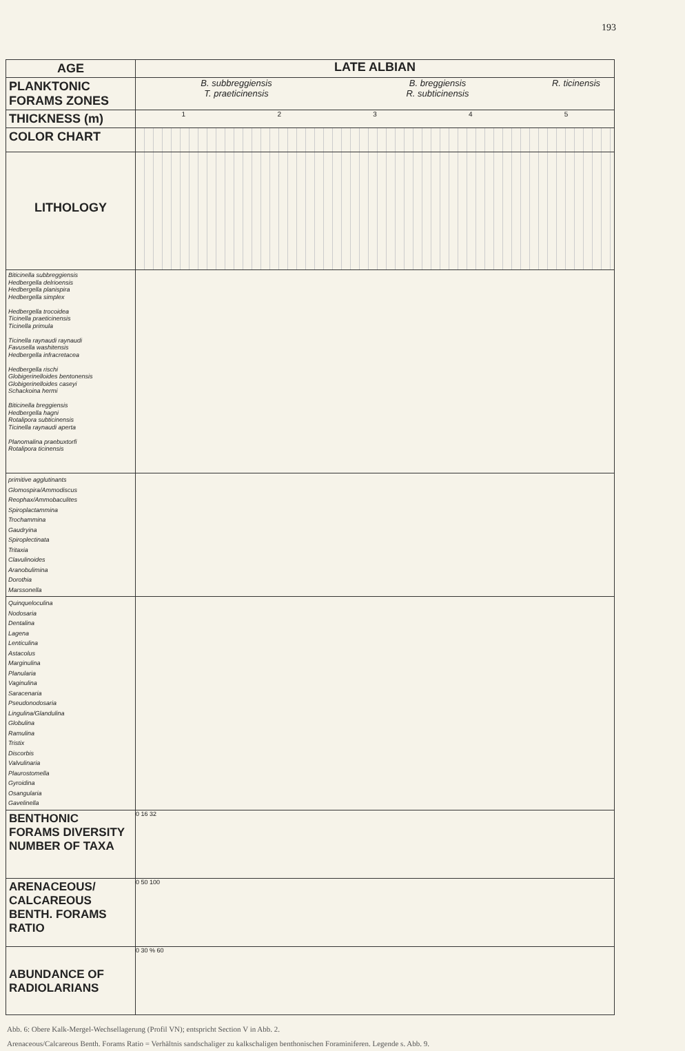193
AGE LATE ALBIAN
PLANKTONIC FORAMS ZONES
B. subbreggiensis B. breggiensis R. ticinensis
T. praeticinensis R. subticinensis
THICKNESS (m)
1 2 3 4 5
COLOR CHART
LITHOLOGY
Biticinella subbreggiensis
Hedbergella delrioensis
Hedbergella planispira
Hedbergella simplex
Hedbergella trocoidea
Ticinella praeticinensis
Ticinella primula
Ticinella raynaudi raynaudi
Favusella washitensis
Hedbergella infracretacea
Hedbergella rischi
Globigerinelloides bentonensis
Globigerinelloides caseyi
Schackoina hermi
Biticinella breggiensis
Hedbergella hagni
Rotalipora subticinensis
Ticinella raynaudi aperta
Planomalina praebuxtorfi
Rotalipora ticinensis
primitive agglutinants
Glomospira/Ammodiscus
Reophax/Ammobaculites
Spiroplactammina
Trochammina
Gaudryina
Spiroplectinata
Tritaxia
Clavulinoides
Aranobulimina
Dorothia
Marssonella
Quinqueloculina
Nodosaria
Dentalina
Lagena
Lenticulina
Astacolus
Marginulina
Planularia
Vaginulina
Saracenaria
Pseudonodosaria
Lingulina/Glandulina
Globulina
Ramulina
Tristix
Discorbis
Valvulinaria
Plaurostomella
Gyroidina
Osangularia
Gavelinella
BENTHONIC FORAMS DIVERSITY NUMBER OF TAXA
0 16 32
ARENACEOUS/ CALCAREOUS BENTH. FORAMS RATIO
0 50 100
ABUNDANCE OF RADIOLARIANS
0 30 % 60
Abb. 6: Obere Kalk-Mergel-Wechsellagerung (Profil VN); entspricht Section V in Abb. 2.
Arenaceous/Calcareous Benth. Forams Ratio = Verhältnis sandschaliger zu kalkschaligen benthonischen Foraminiferen. Legende s. Abb. 9.